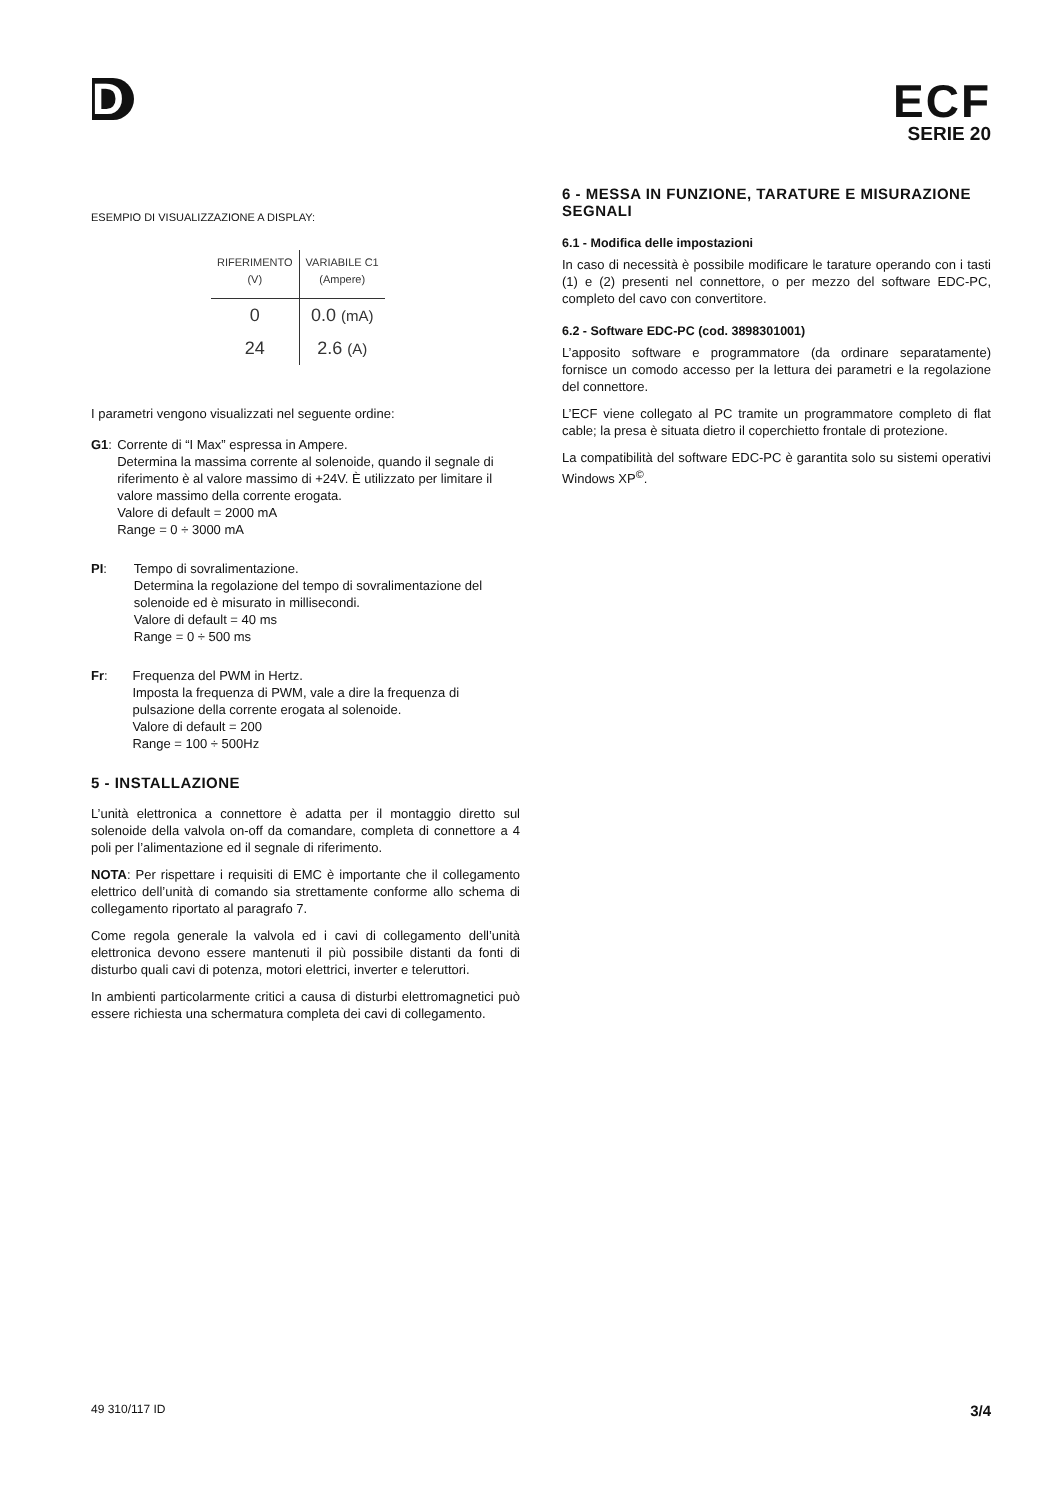D
ECF
SERIE 20
ESEMPIO DI VISUALIZZAZIONE A DISPLAY:
| RIFERIMENTO (V) | VARIABILE C1 (Ampere) |
| --- | --- |
| 0 | 0.0 (mA) |
| 24 | 2.6 (A) |
I parametri vengono visualizzati nel seguente ordine:
G1: Corrente di “I Max” espressa in Ampere.
Determina la massima corrente al solenoide, quando il segnale di riferimento è al valore massimo di +24V. È utilizzato per limitare il valore massimo della corrente erogata.
Valore di default = 2000 mA
Range = 0 ÷ 3000 mA
PI: Tempo di sovralimentazione.
Determina la regolazione del tempo di sovralimentazione del solenoide ed è misurato in millisecondi.
Valore di default = 40 ms
Range = 0 ÷ 500 ms
Fr: Frequenza del PWM in Hertz.
Imposta la frequenza di PWM, vale a dire la frequenza di pulsazione della corrente erogata al solenoide.
Valore di default = 200
Range = 100 ÷ 500Hz
5 - INSTALLAZIONE
L’unità elettronica a connettore è adatta per il montaggio diretto sul solenoide della valvola on-off da comandare, completa di connettore a 4 poli per l’alimentazione ed il segnale di riferimento.
NOTA: Per rispettare i requisiti di EMC è importante che il collegamento elettrico dell’unità di comando sia strettamente conforme allo schema di collegamento riportato al paragrafo 7.
Come regola generale la valvola ed i cavi di collegamento dell’unità elettronica devono essere mantenuti il più possibile distanti da fonti di disturbo quali cavi di potenza, motori elettrici, inverter e teleruttori.
In ambienti particolarmente critici a causa di disturbi elettromagnetici può essere richiesta una schermatura completa dei cavi di collegamento.
6 - MESSA IN FUNZIONE, TARATURE E MISURAZIONE SEGNALI
6.1 - Modifica delle impostazioni
In caso di necessità è possibile modificare le tarature operando con i tasti (1) e (2) presenti nel connettore, o per mezzo del software EDC-PC, completo del cavo con convertitore.
6.2 - Software EDC-PC (cod. 3898301001)
L’apposito software e programmatore (da ordinare separatamente) fornisce un comodo accesso per la lettura dei parametri e la regolazione del connettore.
L’ECF viene collegato al PC tramite un programmatore completo di flat cable; la presa è situata dietro il coperchietto frontale di protezione.
La compatibilità del software EDC-PC è garantita solo su sistemi operativi Windows XP<sup>©</sup>.
49 310/117 ID 3/4